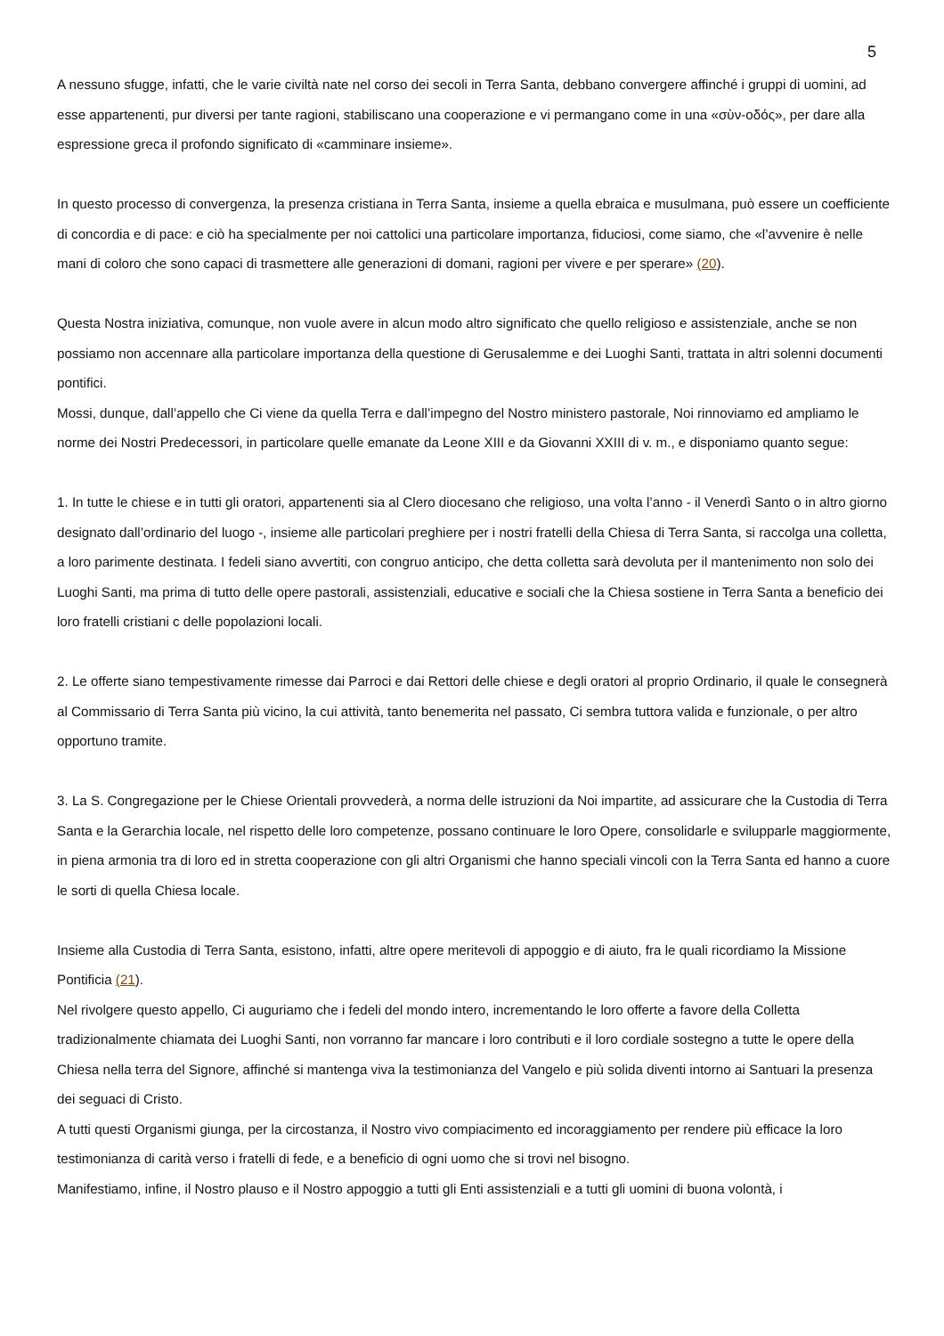5
A nessuno sfugge, infatti, che le varie civiltà nate nel corso dei secoli in Terra Santa, debbano convergere affinché i gruppi di uomini, ad esse appartenenti, pur diversi per tante ragioni, stabiliscano una cooperazione e vi permangano come in una «σὺν-οδός», per dare alla espressione greca il profondo significato di «camminare insieme».
In questo processo di convergenza, la presenza cristiana in Terra Santa, insieme a quella ebraica e musulmana, può essere un coefficiente di concordia e di pace: e ciò ha specialmente per noi cattolici una particolare importanza, fiduciosi, come siamo, che «l’avvenire è nelle mani di coloro che sono capaci di trasmettere alle generazioni di domani, ragioni per vivere e per sperare» (20).
Questa Nostra iniziativa, comunque, non vuole avere in alcun modo altro significato che quello religioso e assistenziale, anche se non possiamo non accennare alla particolare importanza della questione di Gerusalemme e dei Luoghi Santi, trattata in altri solenni documenti pontifici.
Mossi, dunque, dall’appello che Ci viene da quella Terra e dall’impegno del Nostro ministero pastorale, Noi rinnoviamo ed ampliamo le norme dei Nostri Predecessori, in particolare quelle emanate da Leone XIII e da Giovanni XXIII di v. m., e disponiamo quanto segue:
1. In tutte le chiese e in tutti gli oratori, appartenenti sia al Clero diocesano che religioso, una volta l’anno - il Venerdì Santo o in altro giorno designato dall’ordinario del luogo -, insieme alle particolari preghiere per i nostri fratelli della Chiesa di Terra Santa, si raccolga una colletta, a loro parimente destinata. I fedeli siano avvertiti, con congruo anticipo, che detta colletta sarà devoluta per il mantenimento non solo dei Luoghi Santi, ma prima di tutto delle opere pastorali, assistenziali, educative e sociali che la Chiesa sostiene in Terra Santa a beneficio dei loro fratelli cristiani c delle popolazioni locali.
2. Le offerte siano tempestivamente rimesse dai Parroci e dai Rettori delle chiese e degli oratori al proprio Ordinario, il quale le consegnerà al Commissario di Terra Santa più vicino, la cui attività, tanto benemerita nel passato, Ci sembra tuttora valida e funzionale, o per altro opportuno tramite.
3. La S. Congregazione per le Chiese Orientali provvederà, a norma delle istruzioni da Noi impartite, ad assicurare che la Custodia di Terra Santa e la Gerarchia locale, nel rispetto delle loro competenze, possano continuare le loro Opere, consolidarle e svilupparle maggiormente, in piena armonia tra di loro ed in stretta cooperazione con gli altri Organismi che hanno speciali vincoli con la Terra Santa ed hanno a cuore le sorti di quella Chiesa locale.
Insieme alla Custodia di Terra Santa, esistono, infatti, altre opere meritevoli di appoggio e di aiuto, fra le quali ricordiamo la Missione Pontificia (21).
Nel rivolgere questo appello, Ci auguriamo che i fedeli del mondo intero, incrementando le loro offerte a favore della Colletta tradizionalmente chiamata dei Luoghi Santi, non vorranno far mancare i loro contributi e il loro cordiale sostegno a tutte le opere della Chiesa nella terra del Signore, affinché si mantenga viva la testimonianza del Vangelo e più solida diventi intorno ai Santuari la presenza dei seguaci di Cristo.
A tutti questi Organismi giunga, per la circostanza, il Nostro vivo compiacimento ed incoraggiamento per rendere più efficace la loro testimonianza di carità verso i fratelli di fede, e a beneficio di ogni uomo che si trovi nel bisogno.
Manifestiamo, infine, il Nostro plauso e il Nostro appoggio a tutti gli Enti assistenziali e a tutti gli uomini di buona volontà, i